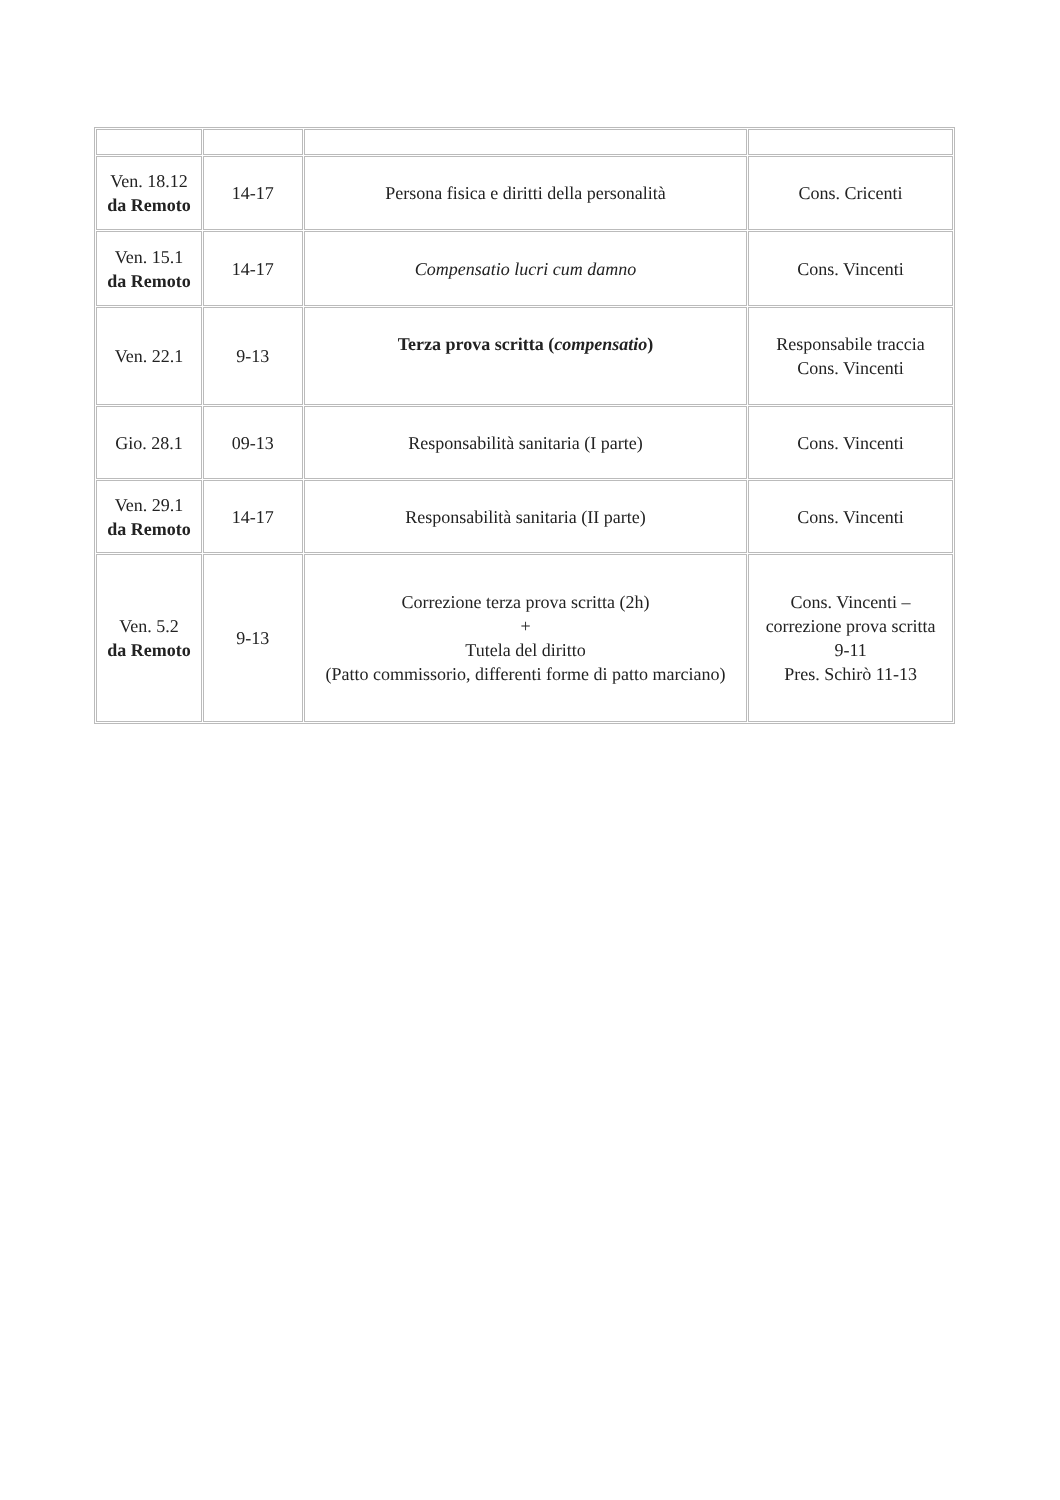| Ven. 18.12 da Remoto | 14-17 | Persona fisica e diritti della personalità | Cons. Cricenti |
| Ven. 15.1 da Remoto | 14-17 | Compensatio lucri cum damno | Cons. Vincenti |
| Ven. 22.1 | 9-13 | Terza prova scritta ( compensatio ) | Responsabile traccia Cons. Vincenti |
| Gio. 28.1 | 09-13 | Responsabilità sanitaria (I parte) | Cons. Vincenti |
| Ven. 29.1 da Remoto | 14-17 | Responsabilità sanitaria (II parte) | Cons. Vincenti |
| Ven. 5.2 da Remoto | 9-13 | Correzione terza prova scritta (2h) + Tutela del diritto (Patto commissorio, differenti forme di patto marciano) | Cons. Vincenti – correzione prova scritta 9-11 Pres. Schirò 11-13 |